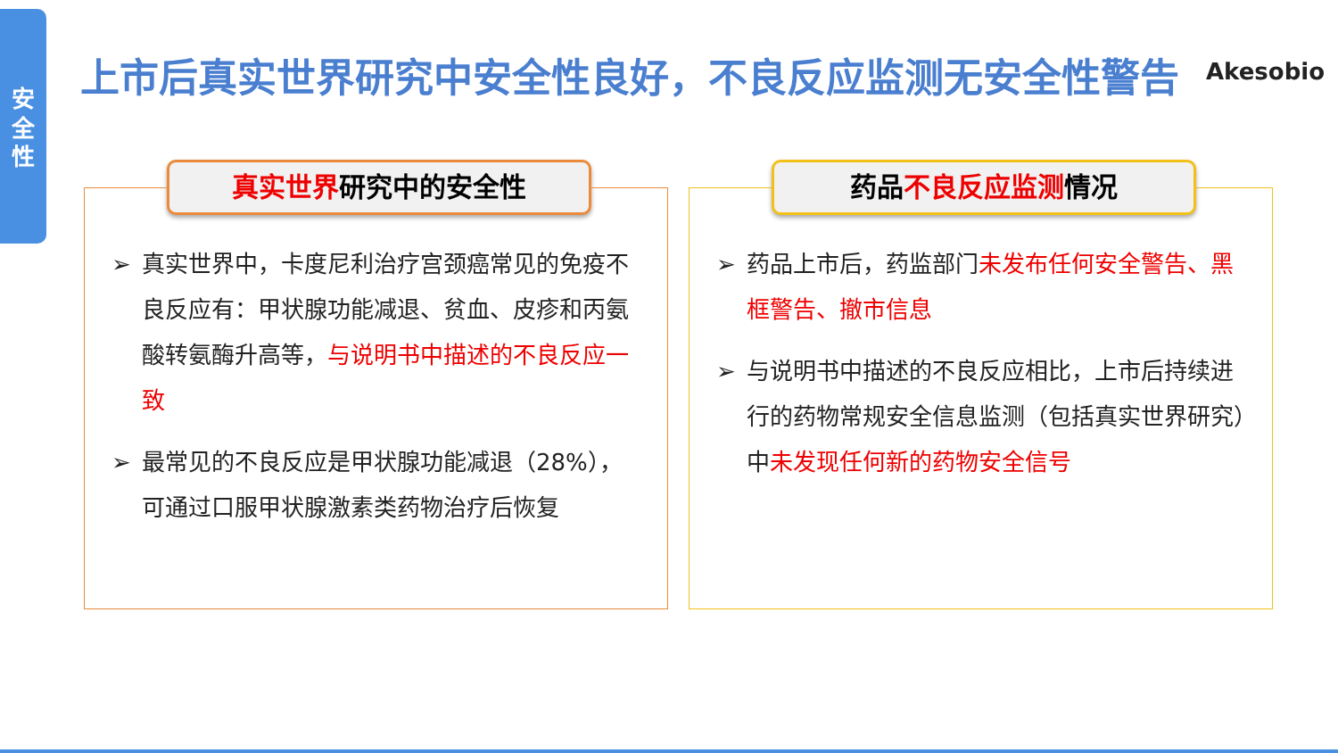安
全
性
上市后真实世界研究中安全性良好，不良反应监测无安全性警告
Akesobio
真实世界研究中的安全性
➢ 真实世界中，卡度尼利治疗宫颈癌常见的免疫不良反应有：甲状腺功能减退、贫血、皮疹和丙氨酸转氨酶升高等，与说明书中描述的不良反应一致
➢ 最常见的不良反应是甲状腺功能减退（28%），可通过口服甲状腺激素类药物治疗后恢复
药品不良反应监测情况
➢ 药品上市后，药监部门未发布任何安全警告、黑框警告、撤市信息
➢ 与说明书中描述的不良反应相比，上市后持续进行的药物常规安全信息监测（包括真实世界研究）中未发现任何新的药物安全信号